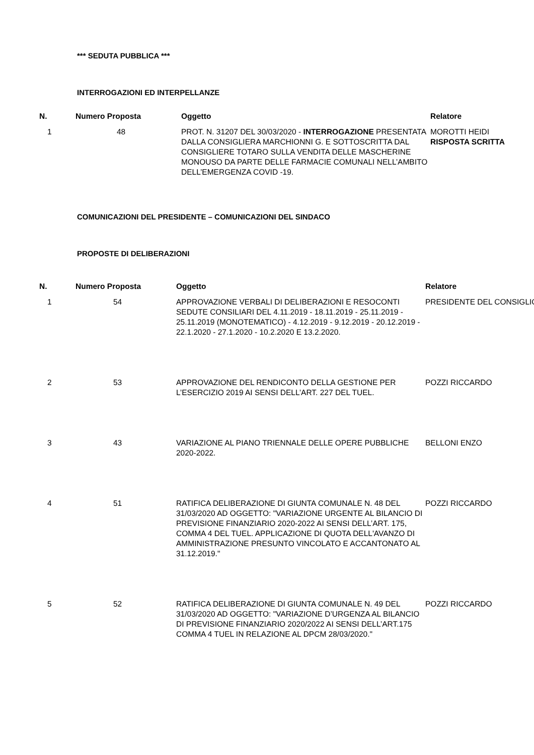*** SEDUTA PUBBLICA ***
INTERROGAZIONI ED INTERPELLANZE
| N. | Numero Proposta | Oggetto | Relatore |
| --- | --- | --- | --- |
| 1 | 48 | PROT. N. 31207 DEL 30/03/2020 - INTERROGAZIONE PRESENTATA DALLA CONSIGLIERA MARCHIONNI G. E SOTTOSCRITTA DAL CONSIGLIERE TOTARO SULLA VENDITA DELLE MASCHERINE MONOUSO DA PARTE DELLE FARMACIE COMUNALI NELL’AMBITO DELL’EMERGENZA COVID -19. | MOROTTI HEIDI RISPOSTA SCRITTA |
COMUNICAZIONI DEL PRESIDENTE – COMUNICAZIONI DEL SINDACO
PROPOSTE DI DELIBERAZIONI
| N. | Numero Proposta | Oggetto | Relatore |
| --- | --- | --- | --- |
| 1 | 54 | APPROVAZIONE VERBALI DI DELIBERAZIONI E RESOCONTI SEDUTE CONSILIARI DEL 4.11.2019 - 18.11.2019 - 25.11.2019 - 25.11.2019 (MONOTEMATICO) - 4.12.2019 - 9.12.2019 - 20.12.2019 - 22.1.2020 - 27.1.2020 - 10.2.2020 E 13.2.2020. | PRESIDENTE DEL CONSIGLIO |
| 2 | 53 | APPROVAZIONE DEL RENDICONTO DELLA GESTIONE PER L’ESERCIZIO 2019 AI SENSI DELL’ART. 227 DEL TUEL. | POZZI RICCARDO |
| 3 | 43 | VARIAZIONE AL PIANO TRIENNALE DELLE OPERE PUBBLICHE 2020-2022. | BELLONI ENZO |
| 4 | 51 | RATIFICA DELIBERAZIONE DI GIUNTA COMUNALE N. 48 DEL 31/03/2020 AD OGGETTO: "VARIAZIONE URGENTE AL BILANCIO DI PREVISIONE FINANZIARIO 2020-2022 AI SENSI DELL’ART. 175, COMMA 4 DEL TUEL. APPLICAZIONE DI QUOTA DELL'AVANZO DI AMMINISTRAZIONE PRESUNTO VINCOLATO E ACCANTONATO AL 31.12.2019." | POZZI RICCARDO |
| 5 | 52 | RATIFICA DELIBERAZIONE DI GIUNTA COMUNALE N. 49 DEL 31/03/2020 AD OGGETTO: "VARIAZIONE D’URGENZA AL BILANCIO DI PREVISIONE FINANZIARIO 2020/2022 AI SENSI DELL’ART.175 COMMA 4 TUEL IN RELAZIONE AL DPCM 28/03/2020." | POZZI RICCARDO |